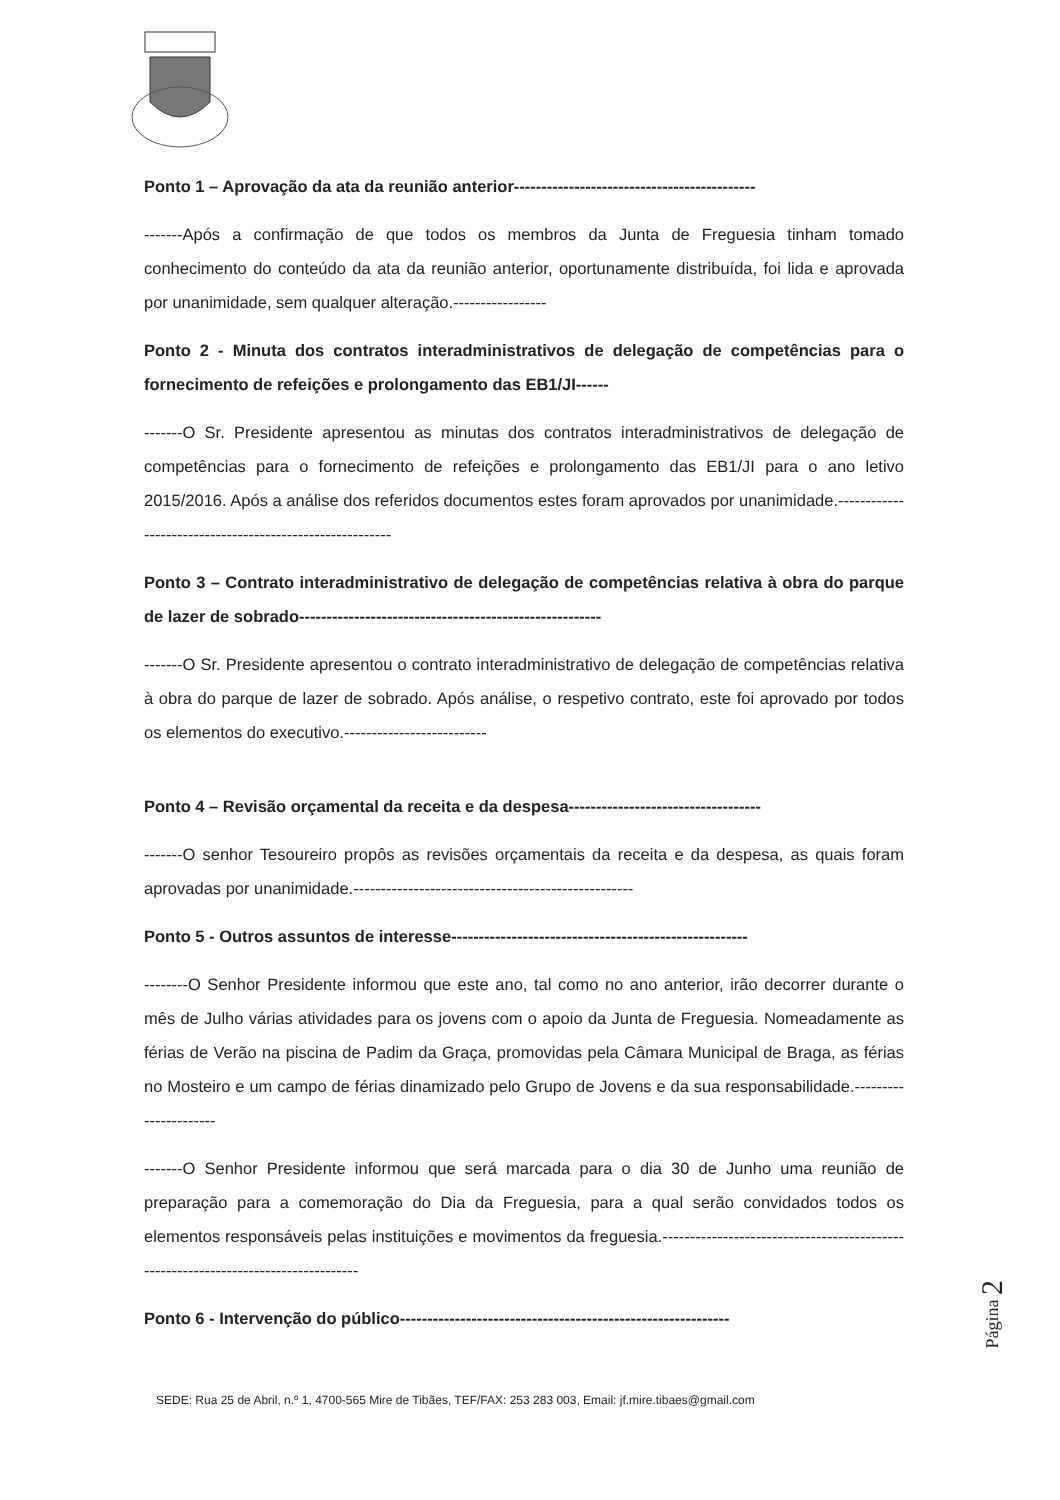Ponto 1 – Aprovação da ata da reunião anterior--------------------------------------------
-------Após a confirmação de que todos os membros da Junta de Freguesia tinham tomado conhecimento do conteúdo da ata da reunião anterior, oportunamente distribuída, foi lida e aprovada por unanimidade, sem qualquer alteração.-----------------
Ponto 2 - Minuta dos contratos interadministrativos de delegação de competências para o fornecimento de refeições e prolongamento das EB1/JI------
-------O Sr. Presidente apresentou as minutas dos contratos interadministrativos de delegação de competências para o fornecimento de refeições e prolongamento das EB1/JI para o ano letivo 2015/2016. Após a análise dos referidos documentos estes foram aprovados por unanimidade.---------------------------------------------------------
Ponto 3 – Contrato interadministrativo de delegação de competências relativa à obra do parque de lazer de sobrado-------------------------------------------------------
-------O Sr. Presidente apresentou o contrato interadministrativo de delegação de competências relativa à obra do parque de lazer de sobrado. Após análise, o respetivo contrato, este foi aprovado por todos os elementos do executivo.--------------------------
Ponto 4 – Revisão orçamental da receita e da despesa-----------------------------------
-------O senhor Tesoureiro propôs as revisões orçamentais da receita e da despesa, as quais foram aprovadas por unanimidade.---------------------------------------------------
Ponto 5 - Outros assuntos de interesse------------------------------------------------------
--------O Senhor Presidente informou que este ano, tal como no ano anterior, irão decorrer durante o mês de Julho várias atividades para os jovens com o apoio da Junta de Freguesia. Nomeadamente as férias de Verão na piscina de Padim da Graça, promovidas pela Câmara Municipal de Braga, as férias no Mosteiro e um campo de férias dinamizado pelo Grupo de Jovens e da sua responsabilidade.----------------------
-------O Senhor Presidente informou que será marcada para o dia 30 de Junho uma reunião de preparação para a comemoração do Dia da Freguesia, para a qual serão convidados todos os elementos responsáveis pelas instituições e movimentos da freguesia.-----------------------------------------------------------------------------------
Ponto 6 - Intervenção do público------------------------------------------------------------
Página 2
SEDE: Rua 25 de Abril, n.º 1, 4700-565 Mire de Tibães, TEF/FAX: 253 283 003, Email: jf.mire.tibaes@gmail.com